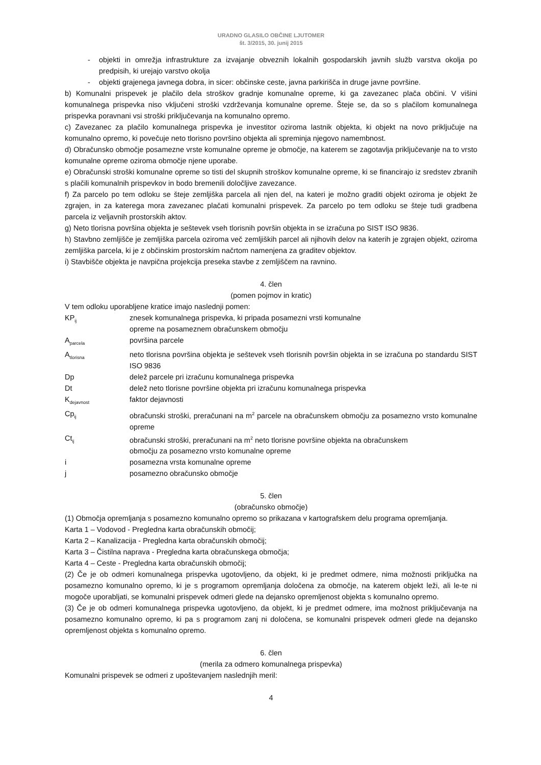URADNO GLASILO OBČINE LJUTOMER
št. 3/2015, 30. junij 2015
- objekti in omrežja infrastrukture za izvajanje obveznih lokalnih gospodarskih javnih služb varstva okolja po predpisih, ki urejajo varstvo okolja
- objekti grajenega javnega dobra, in sicer: občinske ceste, javna parkirišča in druge javne površine.
b) Komunalni prispevek je plačilo dela stroškov gradnje komunalne opreme, ki ga zavezanec plača občini. V višini komunalnega prispevka niso vključeni stroški vzdrževanja komunalne opreme. Šteje se, da so s plačilom komunalnega prispevka poravnani vsi stroški priključevanja na komunalno opremo.
c) Zavezanec za plačilo komunalnega prispevka je investitor oziroma lastnik objekta, ki objekt na novo priključuje na komunalno opremo, ki povečuje neto tlorisno površino objekta ali spreminja njegovo namembnost.
d) Obračunsko območje posamezne vrste komunalne opreme je območje, na katerem se zagotavlja priključevanje na to vrsto komunalne opreme oziroma območje njene uporabe.
e) Obračunski stroški komunalne opreme so tisti del skupnih stroškov komunalne opreme, ki se financirajo iz sredstev zbranih s plačili komunalnih prispevkov in bodo bremenili določljive zavezance.
f) Za parcelo po tem odloku se šteje zemljiška parcela ali njen del, na kateri je možno graditi objekt oziroma je objekt že zgrajen, in za katerega mora zavezanec plačati komunalni prispevek. Za parcelo po tem odloku se šteje tudi gradbena parcela iz veljavnih prostorskih aktov.
g) Neto tlorisna površina objekta je seštevek vseh tlorisnih površin objekta in se izračuna po SIST ISO 9836.
h) Stavbno zemljišče je zemljiška parcela oziroma več zemljiških parcel ali njihovih delov na katerih je zgrajen objekt, oziroma zemljiška parcela, ki je z občinskim prostorskim načrtom namenjena za graditev objektov.
i) Stavbišče objekta je navpična projekcija preseka stavbe z zemljiščem na ravnino.
4. člen
(pomen pojmov in kratic)
V tem odloku uporabljene kratice imajo naslednji pomen:
KP<sub>ij</sub> znesek komunalnega prispevka, ki pripada posamezni vrsti komunalne
opreme na posameznem obračunskem območju
A<sub>parcela</sub> površina parcele
A<sub>tlorisna</sub> neto tlorisna površina objekta je seštevek vseh tlorisnih površin objekta in se izračuna po standardu SIST ISO 9836
Dp delež parcele pri izračunu komunalnega prispevka
Dt delež neto tlorisne površine objekta pri izračunu komunalnega prispevka
K<sub>dejavnost</sub> faktor dejavnosti
Cp<sub>ij</sub> obračunski stroški, preračunani na m<sup>2</sup> parcele na obračunskem območju za posamezno vrsto komunalne opreme
Ct<sub>ij</sub> obračunski stroški, preračunani na m<sup>2</sup> neto tlorisne površine objekta na obračunskem
območju za posamezno vrsto komunalne opreme
i posamezna vrsta komunalne opreme
j posamezno obračunsko območje
5. člen
(obračunsko območje)
(1) Območja opremljanja s posamezno komunalno opremo so prikazana v kartografskem delu programa opremljanja.
Karta 1 – Vodovod - Pregledna karta obračunskih območij;
Karta 2 – Kanalizacija - Pregledna karta obračunskih območij;
Karta 3 – Čistilna naprava - Pregledna karta obračunskega območja;
Karta 4 – Ceste - Pregledna karta obračunskih območij;
(2) Če je ob odmeri komunalnega prispevka ugotovljeno, da objekt, ki je predmet odmere, nima možnosti priključka na posamezno komunalno opremo, ki je s programom opremljanja določena za območje, na katerem objekt leži, ali le-te ni mogoče uporabljati, se komunalni prispevek odmeri glede na dejansko opremljenost objekta s komunalno opremo.
(3) Če je ob odmeri komunalnega prispevka ugotovljeno, da objekt, ki je predmet odmere, ima možnost priključevanja na posamezno komunalno opremo, ki pa s programom zanj ni določena, se komunalni prispevek odmeri glede na dejansko opremljenost objekta s komunalno opremo.
6. člen
(merila za odmero komunalnega prispevka)
Komunalni prispevek se odmeri z upoštevanjem naslednjih meril:
4